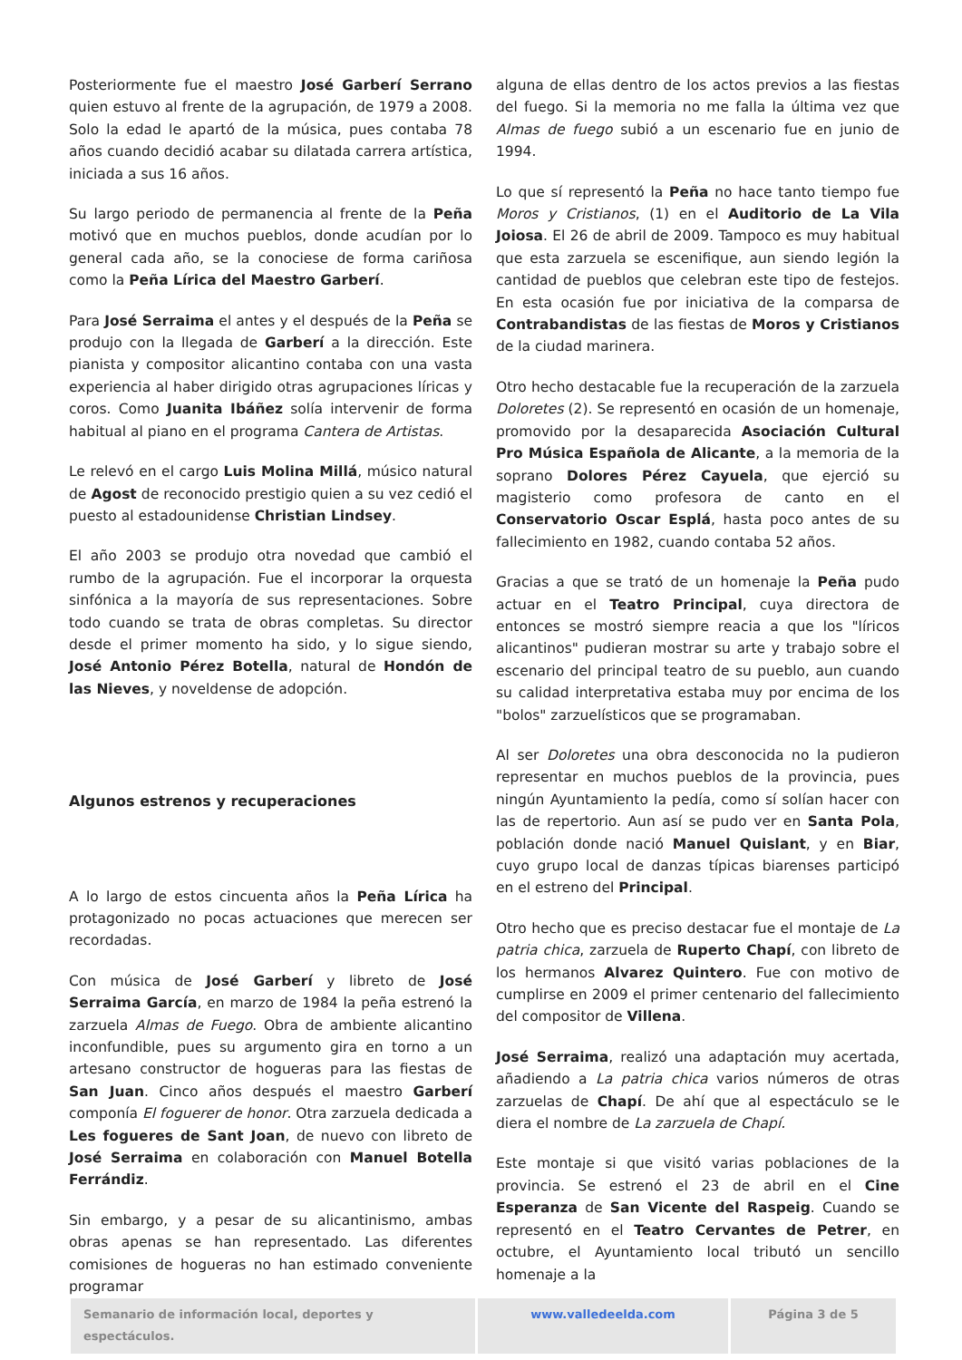Posteriormente fue el maestro José Garberí Serrano quien estuvo al frente de la agrupación, de 1979 a 2008. Solo la edad le apartó de la música, pues contaba 78 años cuando decidió acabar su dilatada carrera artística, iniciada a sus 16 años.
Su largo periodo de permanencia al frente de la Peña motivó que en muchos pueblos, donde acudían por lo general cada año, se la conociese de forma cariñosa como la Peña Lírica del Maestro Garberí.
Para José Serraima el antes y el después de la Peña se produjo con la llegada de Garberí a la dirección. Este pianista y compositor alicantino contaba con una vasta experiencia al haber dirigido otras agrupaciones líricas y coros. Como Juanita Ibáñez solía intervenir de forma habitual al piano en el programa Cantera de Artistas.
Le relevó en el cargo Luis Molina Millá, músico natural de Agost de reconocido prestigio quien a su vez cedió el puesto al estadounidense Christian Lindsey.
El año 2003 se produjo otra novedad que cambió el rumbo de la agrupación. Fue el incorporar la orquesta sinfónica a la mayoría de sus representaciones. Sobre todo cuando se trata de obras completas. Su director desde el primer momento ha sido, y lo sigue siendo, José Antonio Pérez Botella, natural de Hondón de las Nieves, y noveldense de adopción.
Algunos estrenos y recuperaciones
A lo largo de estos cincuenta años la Peña Lírica ha protagonizado no pocas actuaciones que merecen ser recordadas.
Con música de José Garberí y libreto de José Serraima García, en marzo de 1984 la peña estrenó la zarzuela Almas de Fuego. Obra de ambiente alicantino inconfundible, pues su argumento gira en torno a un artesano constructor de hogueras para las fiestas de San Juan. Cinco años después el maestro Garberí componía El foguerer de honor. Otra zarzuela dedicada a Les fogueres de Sant Joan, de nuevo con libreto de José Serraima en colaboración con Manuel Botella Ferrándiz.
Sin embargo, y a pesar de su alicantinismo, ambas obras apenas se han representado. Las diferentes comisiones de hogueras no han estimado conveniente programar
alguna de ellas dentro de los actos previos a las fiestas del fuego. Si la memoria no me falla la última vez que Almas de fuego subió a un escenario fue en junio de 1994.
Lo que sí representó la Peña no hace tanto tiempo fue Moros y Cristianos, (1) en el Auditorio de La Vila Joiosa. El 26 de abril de 2009. Tampoco es muy habitual que esta zarzuela se escenifique, aun siendo legión la cantidad de pueblos que celebran este tipo de festejos. En esta ocasión fue por iniciativa de la comparsa de Contrabandistas de las fiestas de Moros y Cristianos de la ciudad marinera.
Otro hecho destacable fue la recuperación de la zarzuela Doloretes (2). Se representó en ocasión de un homenaje, promovido por la desaparecida Asociación Cultural Pro Música Española de Alicante, a la memoria de la soprano Dolores Pérez Cayuela, que ejerció su magisterio como profesora de canto en el Conservatorio Oscar Esplá, hasta poco antes de su fallecimiento en 1982, cuando contaba 52 años.
Gracias a que se trató de un homenaje la Peña pudo actuar en el Teatro Principal, cuya directora de entonces se mostró siempre reacia a que los "líricos alicantinos" pudieran mostrar su arte y trabajo sobre el escenario del principal teatro de su pueblo, aun cuando su calidad interpretativa estaba muy por encima de los "bolos" zarzuelísticos que se programaban.
Al ser Doloretes una obra desconocida no la pudieron representar en muchos pueblos de la provincia, pues ningún Ayuntamiento la pedía, como sí solían hacer con las de repertorio. Aun así se pudo ver en Santa Pola, población donde nació Manuel Quislant, y en Biar, cuyo grupo local de danzas típicas biarenses participó en el estreno del Principal.
Otro hecho que es preciso destacar fue el montaje de La patria chica, zarzuela de Ruperto Chapí, con libreto de los hermanos Alvarez Quintero. Fue con motivo de cumplirse en 2009 el primer centenario del fallecimiento del compositor de Villena.
José Serraima, realizó una adaptación muy acertada, añadiendo a La patria chica varios números de otras zarzuelas de Chapí. De ahí que al espectáculo se le diera el nombre de La zarzuela de Chapí.
Este montaje si que visitó varias poblaciones de la provincia. Se estrenó el 23 de abril en el Cine Esperanza de San Vicente del Raspeig. Cuando se representó en el Teatro Cervantes de Petrer, en octubre, el Ayuntamiento local tributó un sencillo homenaje a la
Semanario de información local, deportes y espectáculos.
www.valledeelda.com Página 3 de 5